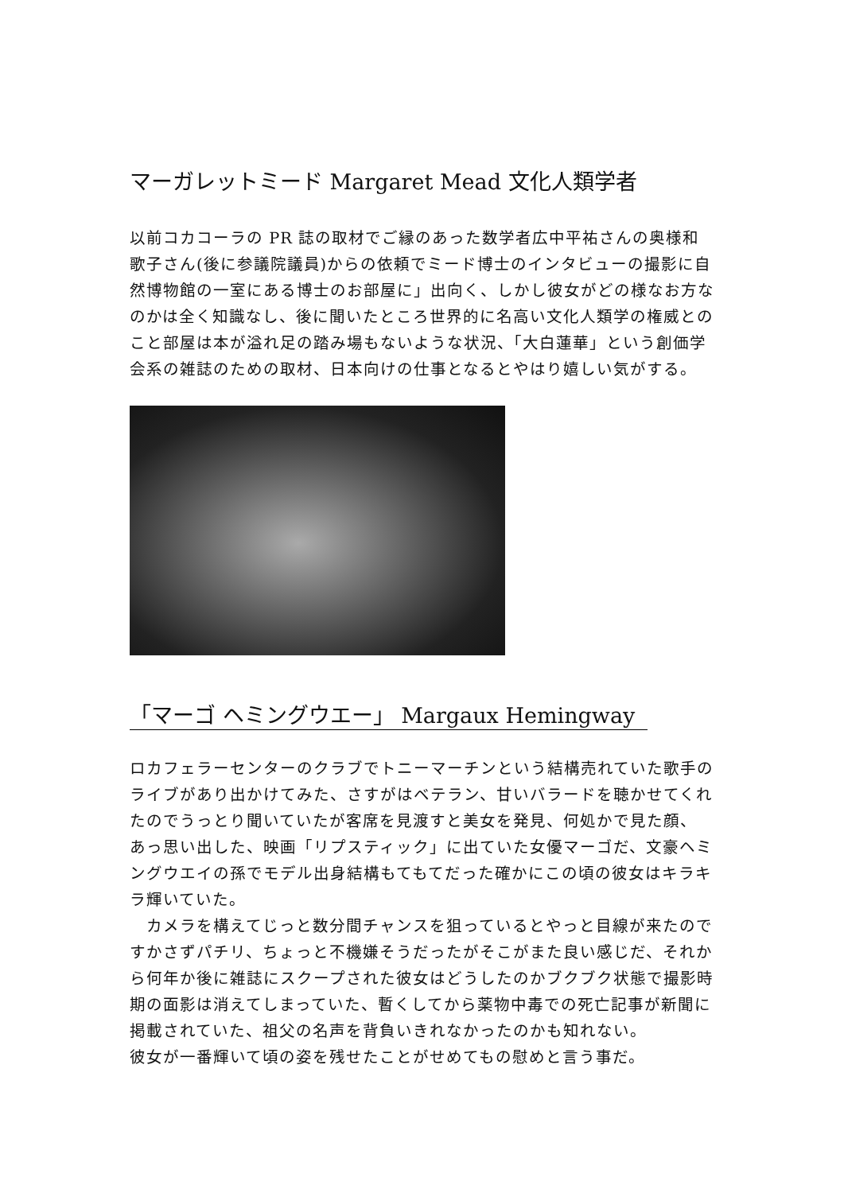マーガレットミード Margaret Mead 文化人類学者
以前コカコーラの PR 誌の取材でご縁のあった数学者広中平祐さんの奥様和歌子さん(後に参議院議員)からの依頼でミード博士のインタビューの撮影に自然博物館の一室にある博士のお部屋に」出向く、しかし彼女がどの様なお方なのかは全く知識なし、後に聞いたところ世界的に名高い文化人類学の権威とのこと部屋は本が溢れ足の踏み場もないような状況、「大白蓮華」という創価学会系の雑誌のための取材、日本向けの仕事となるとやはり嬉しい気がする。
「マーゴ ヘミングウエー」 Margaux Hemingway
ロカフェラーセンターのクラブでトニーマーチンという結構売れていた歌手のライブがあり出かけてみた、さすがはベテラン、甘いバラードを聴かせてくれたのでうっとり聞いていたが客席を見渡すと美女を発見、何処かで見た顔、
あっ思い出した、映画「リプスティック」に出ていた女優マーゴだ、文豪ヘミングウエイの孫でモデル出身結構もてもてだった確かにこの頃の彼女はキラキラ輝いていた。
　カメラを構えてじっと数分間チャンスを狙っているとやっと目線が来たのですかさずパチリ、ちょっと不機嫌そうだったがそこがまた良い感じだ、それから何年か後に雑誌にスクープされた彼女はどうしたのかブクブク状態で撮影時期の面影は消えてしまっていた、暫くしてから薬物中毒での死亡記事が新聞に掲載されていた、祖父の名声を背負いきれなかったのかも知れない。
彼女が一番輝いて頃の姿を残せたことがせめてもの慰めと言う事だ。